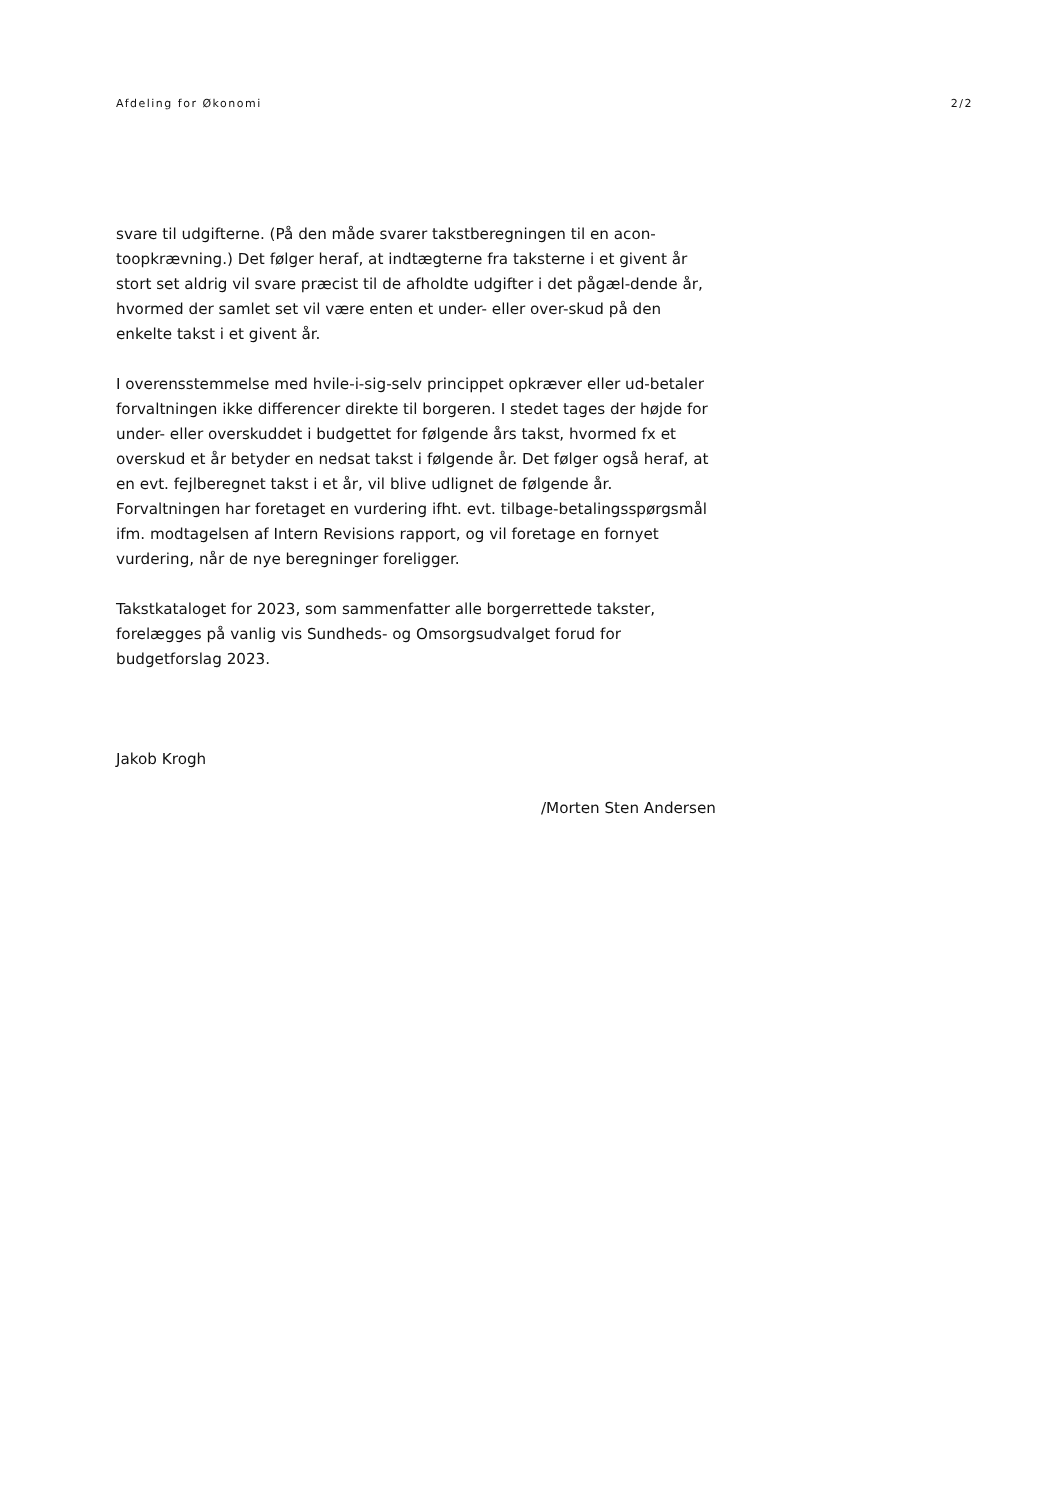Afdeling for Økonomi 2/2
svare til udgifterne. (På den måde svarer takstberegningen til en acon-toopkrævning.) Det følger heraf, at indtægterne fra taksterne i et givent år stort set aldrig vil svare præcist til de afholdte udgifter i det pågæl-dende år, hvormed der samlet set vil være enten et under- eller over-skud på den enkelte takst i et givent år.
I overensstemmelse med hvile-i-sig-selv princippet opkræver eller ud-betaler forvaltningen ikke differencer direkte til borgeren. I stedet tages der højde for under- eller overskuddet i budgettet for følgende års takst, hvormed fx et overskud et år betyder en nedsat takst i følgende år. Det følger også heraf, at en evt. fejlberegnet takst i et år, vil blive udlignet de følgende år. Forvaltningen har foretaget en vurdering ifht. evt. tilbage-betalingsspørgsmål ifm. modtagelsen af Intern Revisions rapport, og vil foretage en fornyet vurdering, når de nye beregninger foreligger.
Takstkataloget for 2023, som sammenfatter alle borgerrettede takster, forelægges på vanlig vis Sundheds- og Omsorgsudvalget forud for budgetforslag 2023.
Jakob Krogh
/Morten Sten Andersen